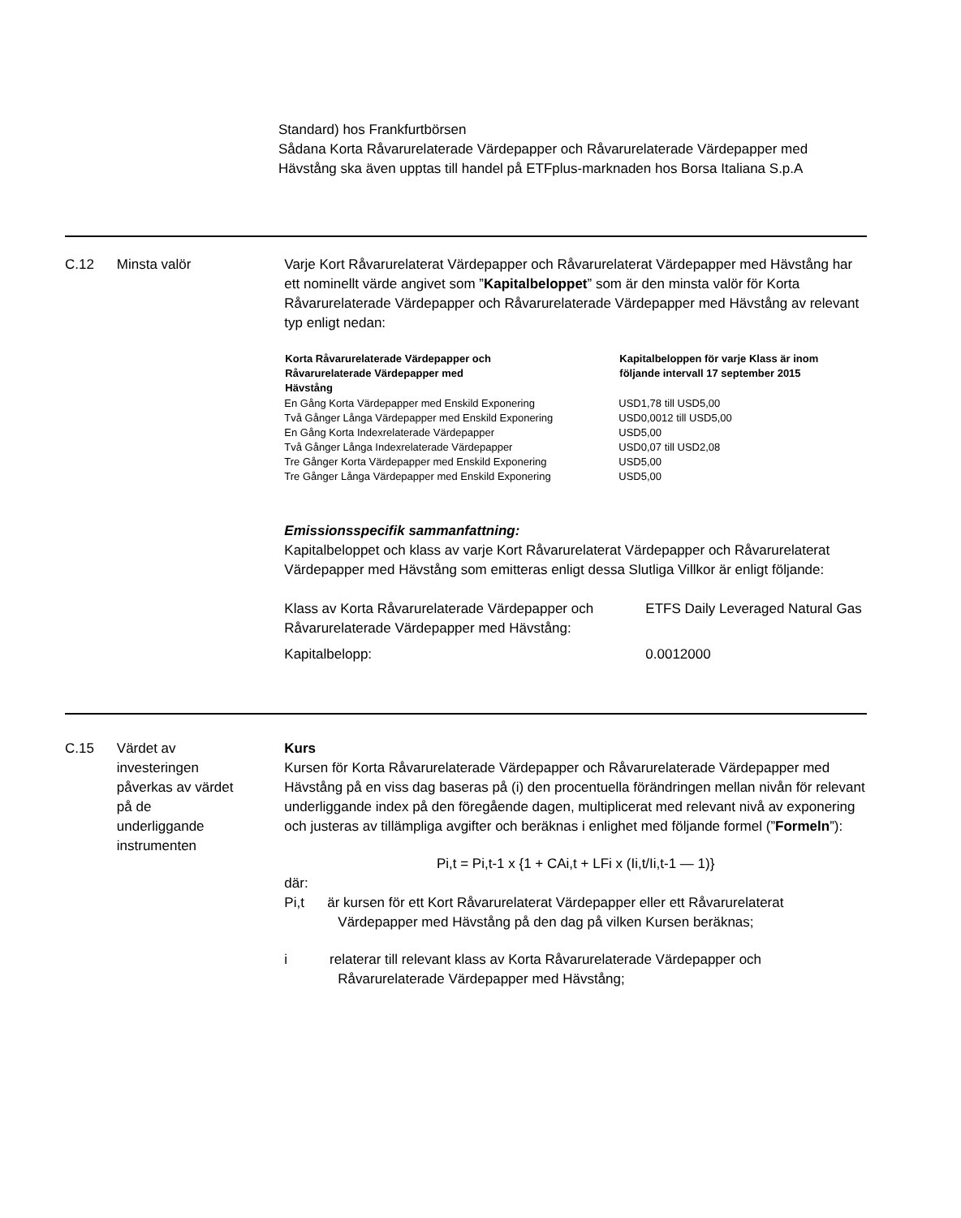Standard) hos Frankfurtbörsen
Sådana Korta Råvarurelaterade Värdepapper och Råvarurelaterade Värdepapper med Hävstång ska även upptas till handel på ETFplus-marknaden hos Borsa Italiana S.p.A
C.12 Minsta valör Varje Kort Råvarurelaterat Värdepapper och Råvarurelaterat Värdepapper med Hävstång har ett nominellt värde angivet som ”Kapitalbeloppet” som är den minsta valör för Korta Råvarurelaterade Värdepapper och Råvarurelaterade Värdepapper med Hävstång av relevant typ enligt nedan:
| Korta Råvarurelaterade Värdepapper och Råvarurelaterade Värdepapper med Hävstång | Kapitalbeloppen för varje Klass är inom följande intervall 17 september 2015 |
| --- | --- |
| En Gång Korta Värdepapper med Enskild Exponering | USD1,78 till USD5,00 |
| Två Gånger Långa Värdepapper med Enskild Exponering | USD0,0012 till USD5,00 |
| En Gång Korta Indexrelaterade Värdepapper | USD5,00 |
| Två Gånger Långa Indexrelaterade Värdepapper | USD0,07 till USD2,08 |
| Tre Gånger Korta Värdepapper med Enskild Exponering | USD5,00 |
| Tre Gånger Långa Värdepapper med Enskild Exponering | USD5,00 |
Emissionsspecifik sammanfattning:
Kapitalbeloppet och klass av varje Kort Råvarurelaterat Värdepapper och Råvarurelaterat Värdepapper med Hävstång som emitteras enligt dessa Slutliga Villkor är enligt följande:
| Klass av Korta Råvarurelaterade Värdepapper och Råvarurelaterade Värdepapper med Hävstång: | ETFS Daily Leveraged Natural Gas |
| Kapitalbelopp: | 0.0012000 |
C.15 Värdet av investeringen påverkas av värdet på de underliggande instrumenten
Kurs
Kursen för Korta Råvarurelaterade Värdepapper och Råvarurelaterade Värdepapper med Hävstång på en viss dag baseras på (i) den procentuella förändringen mellan nivån för relevant underliggande index på den föregående dagen, multiplicerat med relevant nivå av exponering och justeras av tillämpliga avgifter och beräknas i enlighet med följande formel (”Formeln”):
Pi,t = Pi,t-1 x {1 + CAi,t + LFi x (Ii,t/Ii,t-1 — 1)}
där:
Pi,t är kursen för ett Kort Råvarurelaterat Värdepapper eller ett Råvarurelaterat Värdepapper med Hävstång på den dag på vilken Kursen beräknas;
i relaterar till relevant klass av Korta Råvarurelaterade Värdepapper och Råvarurelaterade Värdepapper med Hävstång;